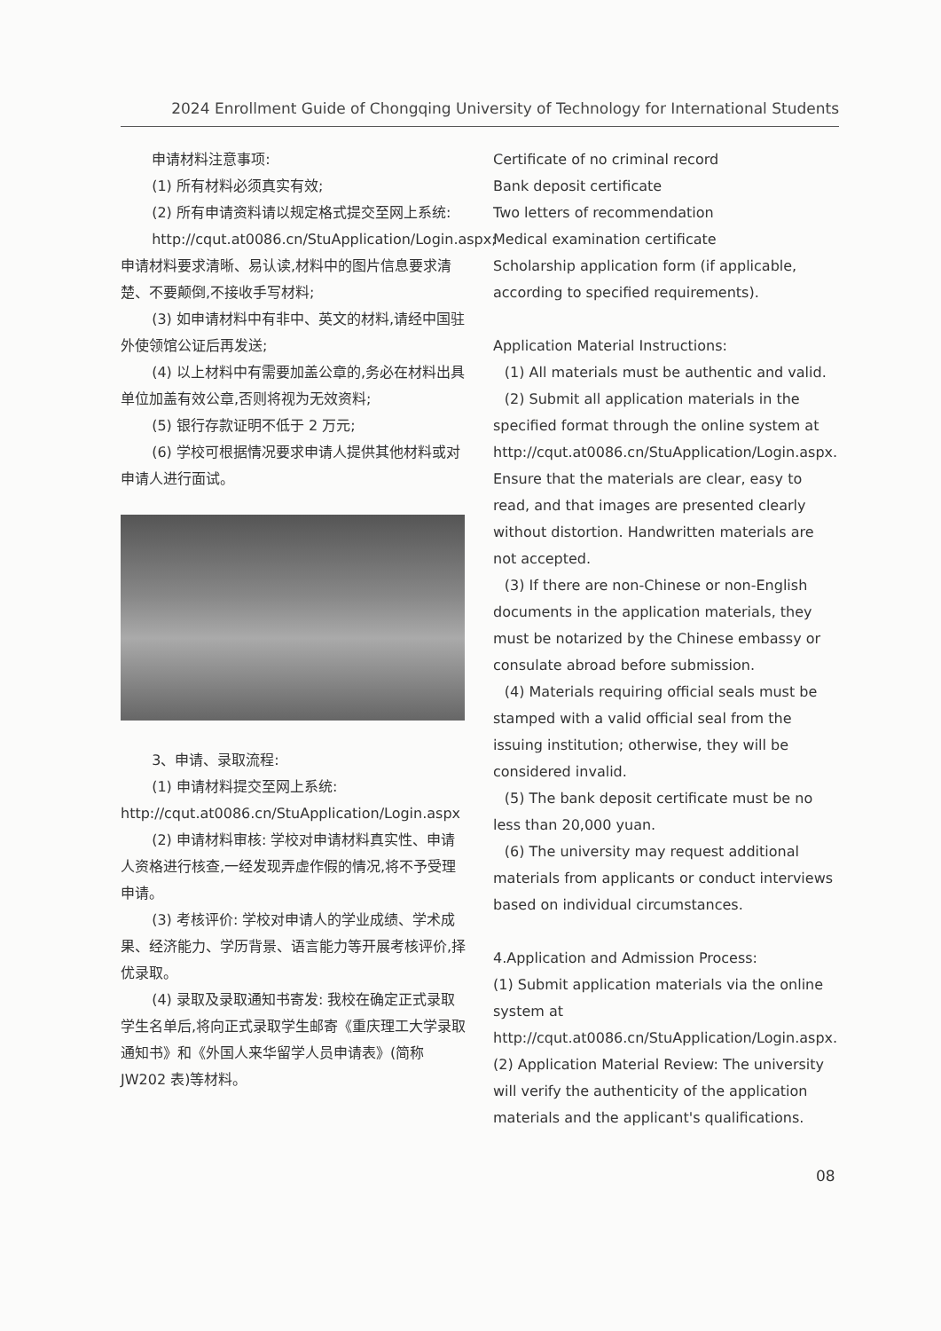2024 Enrollment Guide of Chongqing University of Technology for International Students
申请材料注意事项:
(1) 所有材料必须真实有效;
(2) 所有申请资料请以规定格式提交至网上系统:
http://cqut.at0086.cn/StuApplication/Login.aspx; 申请材料要求清晰、易认读,材料中的图片信息要求清楚、不要颠倒,不接收手写材料;
(3) 如申请材料中有非中、英文的材料,请经中国驻外使领馆公证后再发送;
(4) 以上材料中有需要加盖公章的,务必在材料出具单位加盖有效公章,否则将视为无效资料;
(5) 银行存款证明不低于 2 万元;
(6) 学校可根据情况要求申请人提供其他材料或对申请人进行面试。
3、申请、录取流程:
(1) 申请材料提交至网上系统: http://cqut.at0086.cn/StuApplication/Login.aspx
(2) 申请材料审核: 学校对申请材料真实性、申请人资格进行核查,一经发现弄虚作假的情况,将不予受理申请。
(3) 考核评价: 学校对申请人的学业成绩、学术成果、经济能力、学历背景、语言能力等开展考核评价,择优录取。
(4) 录取及录取通知书寄发: 我校在确定正式录取学生名单后,将向正式录取学生邮寄《重庆理工大学录取通知书》和《外国人来华留学人员申请表》(简称 JW202 表)等材料。
Certificate of no criminal record
Bank deposit certificate
Two letters of recommendation
Medical examination certificate
Scholarship application form (if applicable, according to specified requirements).
Application Material Instructions:
(1) All materials must be authentic and valid.
(2) Submit all application materials in the specified format through the online system at http://cqut.at0086.cn/StuApplication/Login.aspx. Ensure that the materials are clear, easy to read, and that images are presented clearly without distortion. Handwritten materials are not accepted.
(3) If there are non-Chinese or non-English documents in the application materials, they must be notarized by the Chinese embassy or consulate abroad before submission.
(4) Materials requiring official seals must be stamped with a valid official seal from the issuing institution; otherwise, they will be considered invalid.
(5) The bank deposit certificate must be no less than 20,000 yuan.
(6) The university may request additional materials from applicants or conduct interviews based on individual circumstances.
4.Application and Admission Process:
(1) Submit application materials via the online system at http://cqut.at0086.cn/StuApplication/Login.aspx.
(2) Application Material Review: The university will verify the authenticity of the application materials and the applicant's qualifications.
08